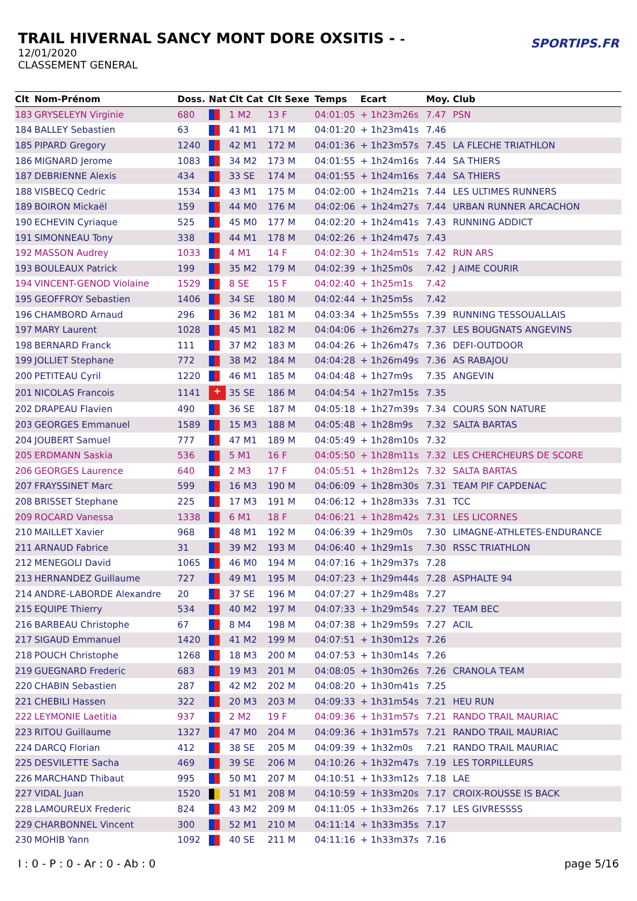TRAIL HIVERNAL SANCY MONT DORE OXSITIS - -
12/01/2020
CLASSEMENT GENERAL
SPORTIPS.FR
| Clt | Nom-Prénom | Doss. | Nat | Clt Cat | Clt Sexe | Temps | Ecart | Moy. | Club |
| --- | --- | --- | --- | --- | --- | --- | --- | --- | --- |
| 183 | GRYSELEYN Virginie | 680 | | 1 M2 | 13 F | 04:01:05 | + 1h23m26s | 7.47 | PSN |
| 184 | BALLEY Sebastien | 63 | | 41 M1 | 171 M | 04:01:20 | + 1h23m41s | 7.46 | |
| 185 | PIPARD Gregory | 1240 | | 42 M1 | 172 M | 04:01:36 | + 1h23m57s | 7.45 | LA FLECHE TRIATHLON |
| 186 | MIGNARD Jerome | 1083 | | 34 M2 | 173 M | 04:01:55 | + 1h24m16s | 7.44 | SA THIERS |
| 187 | DEBRIENNE Alexis | 434 | | 33 SE | 174 M | 04:01:55 | + 1h24m16s | 7.44 | SA THIERS |
| 188 | VISBECQ Cedric | 1534 | | 43 M1 | 175 M | 04:02:00 | + 1h24m21s | 7.44 | LES ULTIMES RUNNERS |
| 189 | BOIRON Mickaël | 159 | | 44 M0 | 176 M | 04:02:06 | + 1h24m27s | 7.44 | URBAN RUNNER ARCACHON |
| 190 | ECHEVIN Cyriaque | 525 | | 45 M0 | 177 M | 04:02:20 | + 1h24m41s | 7.43 | RUNNING ADDICT |
| 191 | SIMONNEAU Tony | 338 | | 44 M1 | 178 M | 04:02:26 | + 1h24m47s | 7.43 | |
| 192 | MASSON Audrey | 1033 | | 4 M1 | 14 F | 04:02:30 | + 1h24m51s | 7.42 | RUN ARS |
| 193 | BOULEAUX Patrick | 199 | | 35 M2 | 179 M | 04:02:39 | + 1h25m0s | 7.42 | J AIME COURIR |
| 194 | VINCENT-GENOD Violaine | 1529 | | 8 SE | 15 F | 04:02:40 | + 1h25m1s | 7.42 | |
| 195 | GEOFFROY Sebastien | 1406 | | 34 SE | 180 M | 04:02:44 | + 1h25m5s | 7.42 | |
| 196 | CHAMBORD Arnaud | 296 | | 36 M2 | 181 M | 04:03:34 | + 1h25m55s | 7.39 | RUNNING TESSOUALLAIS |
| 197 | MARY Laurent | 1028 | | 45 M1 | 182 M | 04:04:06 | + 1h26m27s | 7.37 | LES BOUGNATS ANGEVINS |
| 198 | BERNARD Franck | 111 | | 37 M2 | 183 M | 04:04:26 | + 1h26m47s | 7.36 | DEFI-OUTDOOR |
| 199 | JOLLIET Stephane | 772 | | 38 M2 | 184 M | 04:04:28 | + 1h26m49s | 7.36 | AS RABAJOU |
| 200 | PETITEAU Cyril | 1220 | | 46 M1 | 185 M | 04:04:48 | + 1h27m9s | 7.35 | ANGEVIN |
| 201 | NICOLAS Francois | 1141 | + | 35 SE | 186 M | 04:04:54 | + 1h27m15s | 7.35 | |
| 202 | DRAPEAU Flavien | 490 | | 36 SE | 187 M | 04:05:18 | + 1h27m39s | 7.34 | COURS SON NATURE |
| 203 | GEORGES Emmanuel | 1589 | | 15 M3 | 188 M | 04:05:48 | + 1h28m9s | 7.32 | SALTA BARTAS |
| 204 | JOUBERT Samuel | 777 | | 47 M1 | 189 M | 04:05:49 | + 1h28m10s | 7.32 | |
| 205 | ERDMANN Saskia | 536 | | 5 M1 | 16 F | 04:05:50 | + 1h28m11s | 7.32 | LES CHERCHEURS DE SCORE |
| 206 | GEORGES Laurence | 640 | | 2 M3 | 17 F | 04:05:51 | + 1h28m12s | 7.32 | SALTA BARTAS |
| 207 | FRAYSSINET Marc | 599 | | 16 M3 | 190 M | 04:06:09 | + 1h28m30s | 7.31 | TEAM PIF CAPDENAC |
| 208 | BRISSET Stephane | 225 | | 17 M3 | 191 M | 04:06:12 | + 1h28m33s | 7.31 | TCC |
| 209 | ROCARD Vanessa | 1338 | | 6 M1 | 18 F | 04:06:21 | + 1h28m42s | 7.31 | LES LICORNES |
| 210 | MAILLET Xavier | 968 | | 48 M1 | 192 M | 04:06:39 | + 1h29m0s | 7.30 | LIMAGNE-ATHLETES-ENDURANCE |
| 211 | ARNAUD Fabrice | 31 | | 39 M2 | 193 M | 04:06:40 | + 1h29m1s | 7.30 | RSSC TRIATHLON |
| 212 | MENEGOLI David | 1065 | | 46 M0 | 194 M | 04:07:16 | + 1h29m37s | 7.28 | |
| 213 | HERNANDEZ Guillaume | 727 | | 49 M1 | 195 M | 04:07:23 | + 1h29m44s | 7.28 | ASPHALTE 94 |
| 214 | ANDRE-LABORDE Alexandre | 20 | | 37 SE | 196 M | 04:07:27 | + 1h29m48s | 7.27 | |
| 215 | EQUIPE Thierry | 534 | | 40 M2 | 197 M | 04:07:33 | + 1h29m54s | 7.27 | TEAM BEC |
| 216 | BARBEAU Christophe | 67 | | 8 M4 | 198 M | 04:07:38 | + 1h29m59s | 7.27 | ACIL |
| 217 | SIGAUD Emmanuel | 1420 | | 41 M2 | 199 M | 04:07:51 | + 1h30m12s | 7.26 | |
| 218 | POUCH Christophe | 1268 | | 18 M3 | 200 M | 04:07:53 | + 1h30m14s | 7.26 | |
| 219 | GUEGNARD Frederic | 683 | | 19 M3 | 201 M | 04:08:05 | + 1h30m26s | 7.26 | CRANOLA TEAM |
| 220 | CHABIN Sebastien | 287 | | 42 M2 | 202 M | 04:08:20 | + 1h30m41s | 7.25 | |
| 221 | CHEBILI Hassen | 322 | | 20 M3 | 203 M | 04:09:33 | + 1h31m54s | 7.21 | HEU RUN |
| 222 | LEYMONIE Laetitia | 937 | | 2 M2 | 19 F | 04:09:36 | + 1h31m57s | 7.21 | RANDO TRAIL MAURIAC |
| 223 | RITOU Guillaume | 1327 | | 47 M0 | 204 M | 04:09:36 | + 1h31m57s | 7.21 | RANDO TRAIL MAURIAC |
| 224 | DARCQ Florian | 412 | | 38 SE | 205 M | 04:09:39 | + 1h32m0s | 7.21 | RANDO TRAIL MAURIAC |
| 225 | DESVILETTE Sacha | 469 | | 39 SE | 206 M | 04:10:26 | + 1h32m47s | 7.19 | LES TORPILLEURS |
| 226 | MARCHAND Thibaut | 995 | | 50 M1 | 207 M | 04:10:51 | + 1h33m12s | 7.18 | LAE |
| 227 | VIDAL Juan | 1520 | | 51 M1 | 208 M | 04:10:59 | + 1h33m20s | 7.17 | CROIX-ROUSSE IS BACK |
| 228 | LAMOUREUX Frederic | 824 | | 43 M2 | 209 M | 04:11:05 | + 1h33m26s | 7.17 | LES GIVRESSSS |
| 229 | CHARBONNEL Vincent | 300 | | 52 M1 | 210 M | 04:11:14 | + 1h33m35s | 7.17 | |
| 230 | MOHIB Yann | 1092 | | 40 SE | 211 M | 04:11:16 | + 1h33m37s | 7.16 | |
I : 0 - P : 0 - Ar : 0 - Ab : 0 page 5/16